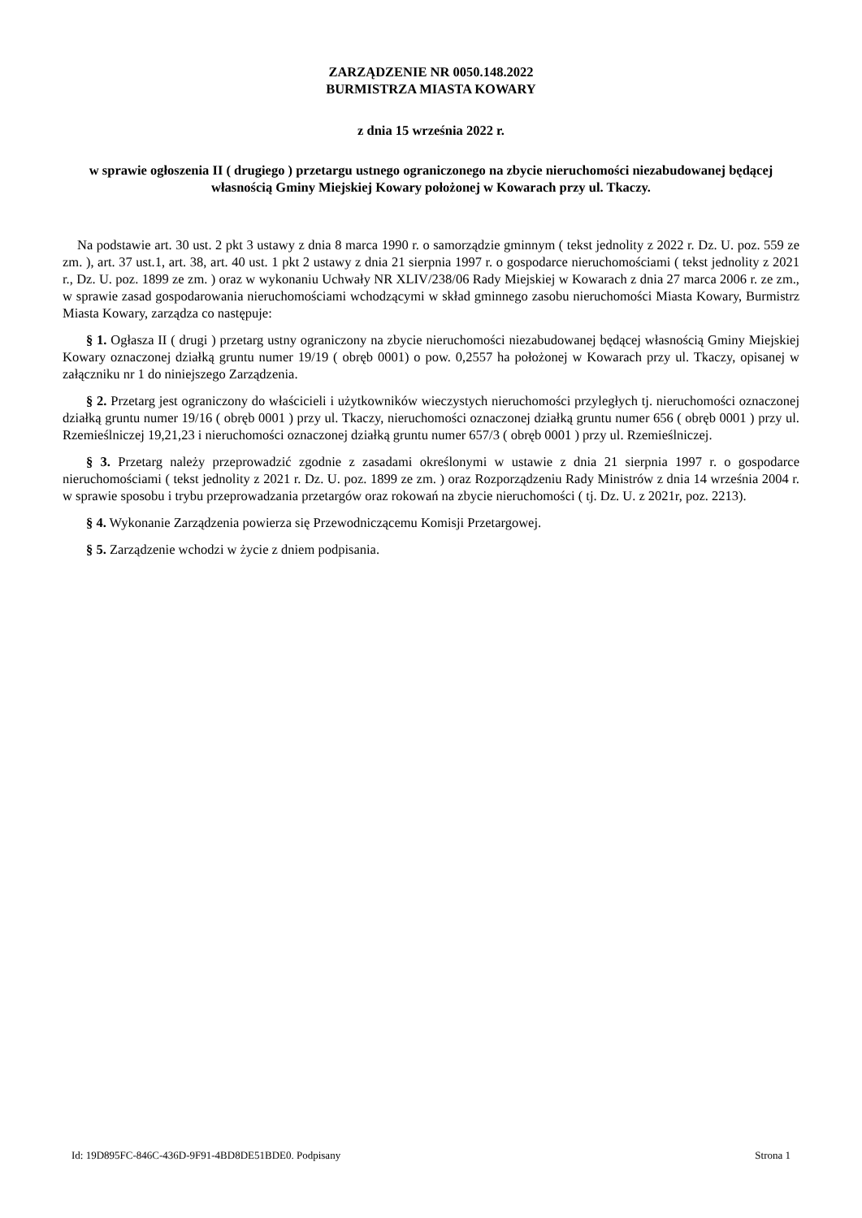ZARZĄDZENIE NR 0050.148.2022
BURMISTRZA MIASTA KOWARY
z dnia 15 września 2022 r.
w sprawie ogłoszenia II ( drugiego ) przetargu ustnego ograniczonego na zbycie nieruchomości niezabudowanej będącej własnością Gminy Miejskiej Kowary położonej w Kowarach przy ul. Tkaczy.
Na podstawie art. 30 ust. 2 pkt 3 ustawy z dnia 8 marca 1990 r. o samorządzie gminnym ( tekst jednolity z 2022 r. Dz. U. poz. 559 ze zm. ), art. 37 ust.1, art. 38, art. 40 ust. 1 pkt 2 ustawy z dnia 21 sierpnia 1997 r. o gospodarce nieruchomościami ( tekst jednolity z 2021 r., Dz. U. poz. 1899 ze zm. ) oraz w wykonaniu Uchwały NR XLIV/238/06 Rady Miejskiej w Kowarach z dnia 27 marca 2006 r. ze zm., w sprawie zasad gospodarowania nieruchomościami wchodzącymi w skład gminnego zasobu nieruchomości Miasta Kowary, Burmistrz Miasta Kowary, zarządza co następuje:
§ 1. Ogłasza II ( drugi ) przetarg ustny ograniczony na zbycie nieruchomości niezabudowanej będącej własnością Gminy Miejskiej Kowary oznaczonej działką gruntu numer 19/19 ( obręb 0001) o pow. 0,2557 ha położonej w Kowarach przy ul. Tkaczy, opisanej w załączniku nr 1 do niniejszego Zarządzenia.
§ 2. Przetarg jest ograniczony do właścicieli i użytkowników wieczystych nieruchomości przyległych tj. nieruchomości oznaczonej działką gruntu numer 19/16 ( obręb 0001 ) przy ul. Tkaczy, nieruchomości oznaczonej działką gruntu numer 656 ( obręb 0001 ) przy ul. Rzemieślniczej 19,21,23 i nieruchomości oznaczonej działką gruntu numer 657/3 ( obręb 0001 ) przy ul. Rzemieślniczej.
§ 3. Przetarg należy przeprowadzić zgodnie z zasadami określonymi w ustawie z dnia 21 sierpnia 1997 r. o gospodarce nieruchomościami ( tekst jednolity z 2021 r. Dz. U. poz. 1899 ze zm. ) oraz Rozporządzeniu Rady Ministrów z dnia 14 września 2004 r. w sprawie sposobu i trybu przeprowadzania przetargów oraz rokowań na zbycie nieruchomości ( tj. Dz. U. z 2021r, poz. 2213).
§ 4. Wykonanie Zarządzenia powierza się Przewodniczącemu Komisji Przetargowej.
§ 5. Zarządzenie wchodzi w życie z dniem podpisania.
Id: 19D895FC-846C-436D-9F91-4BD8DE51BDE0. Podpisany Strona 1